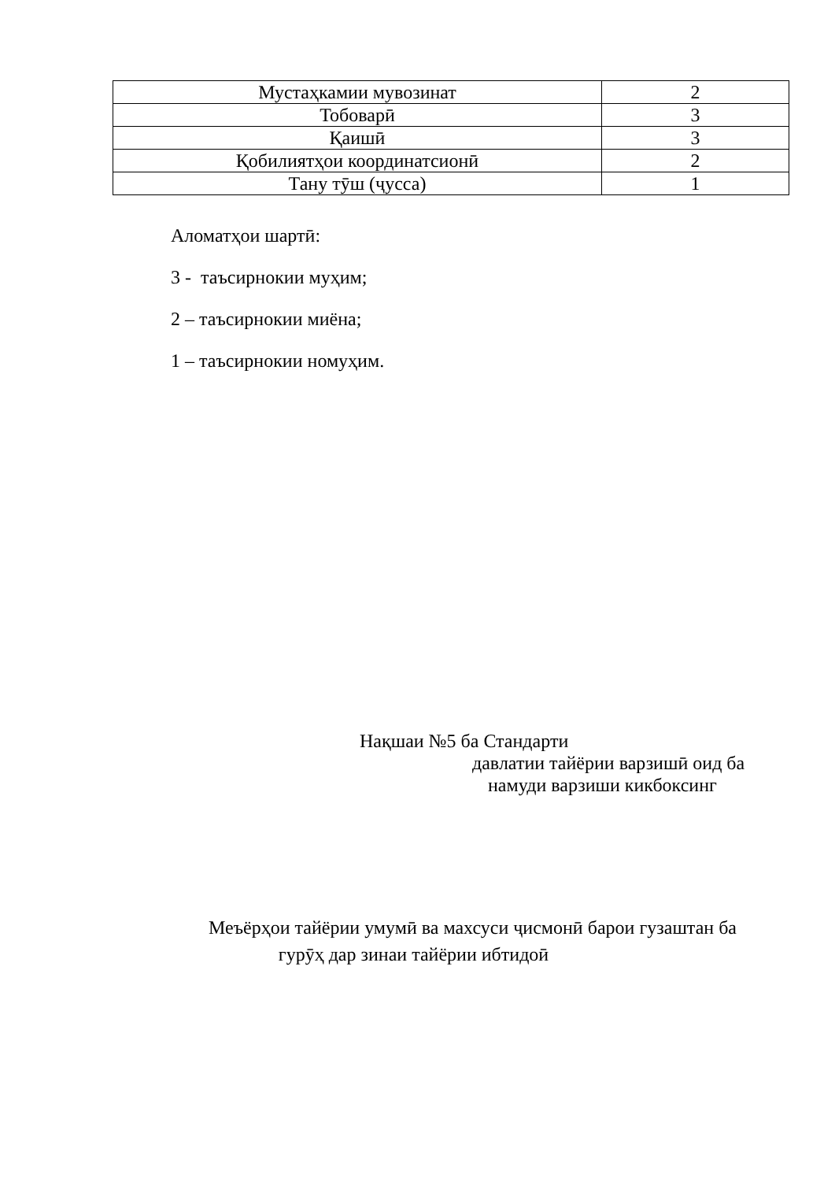| Мустаҳкамии мувозинат | 2 |
| Тобоварӣ | 3 |
| Қаишӣ | 3 |
| Қобилиятҳои координатсионӣ | 2 |
| Тану тӯш (ҷусса) | 1 |
Аломатҳои шартӣ:
3 - таъсирнокии муҳим;
2 – таъсирнокии миёна;
1 – таъсирнокии номуҳим.
Нақшаи №5 ба Стандарти
давлатии тайёрии варзишӣ оид ба
намуди варзиши кикбоксинг
Меъёрҳои тайёрии умумӣ ва махсуси ҷисмонӣ барои гузаштан ба
гурӯҳ дар зинаи тайёрии ибтидоӣ